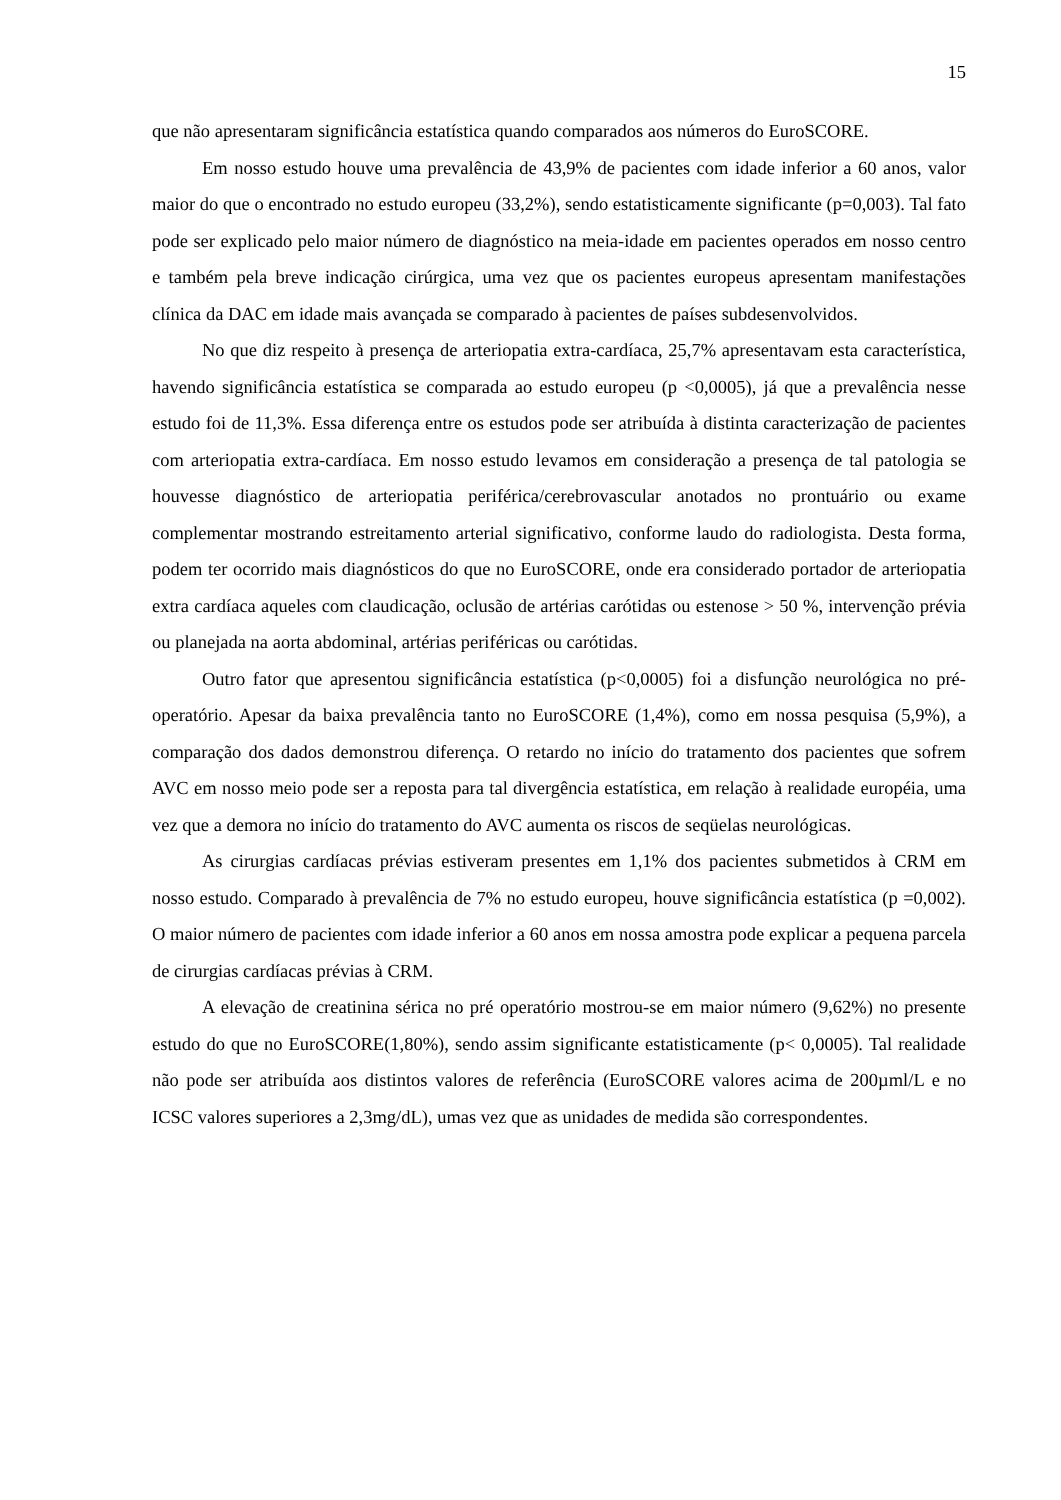15
que não apresentaram significância estatística quando comparados aos números do EuroSCORE.
Em nosso estudo houve uma prevalência de 43,9% de pacientes com idade inferior a 60 anos, valor maior do que o encontrado no estudo europeu (33,2%), sendo estatisticamente significante (p=0,003). Tal fato pode ser explicado pelo maior número de diagnóstico na meia-idade em pacientes operados em nosso centro e também pela breve indicação cirúrgica, uma vez que os pacientes europeus apresentam manifestações clínica da DAC em idade mais avançada se comparado à pacientes de países subdesenvolvidos.
No que diz respeito à presença de arteriopatia extra-cardíaca, 25,7% apresentavam esta característica, havendo significância estatística se comparada ao estudo europeu (p <0,0005), já que a prevalência nesse estudo foi de 11,3%. Essa diferença entre os estudos pode ser atribuída à distinta caracterização de pacientes com arteriopatia extra-cardíaca. Em nosso estudo levamos em consideração a presença de tal patologia se houvesse diagnóstico de arteriopatia periférica/cerebrovascular anotados no prontuário ou exame complementar mostrando estreitamento arterial significativo, conforme laudo do radiologista. Desta forma, podem ter ocorrido mais diagnósticos do que no EuroSCORE, onde era considerado portador de arteriopatia extra cardíaca aqueles com claudicação, oclusão de artérias carótidas ou estenose > 50 %, intervenção prévia ou planejada na aorta abdominal, artérias periféricas ou carótidas.
Outro fator que apresentou significância estatística (p<0,0005) foi a disfunção neurológica no pré-operatório. Apesar da baixa prevalência tanto no EuroSCORE (1,4%), como em nossa pesquisa (5,9%), a comparação dos dados demonstrou diferença. O retardo no início do tratamento dos pacientes que sofrem AVC em nosso meio pode ser a reposta para tal divergência estatística, em relação à realidade européia, uma vez que a demora no início do tratamento do AVC aumenta os riscos de seqüelas neurológicas.
As cirurgias cardíacas prévias estiveram presentes em 1,1% dos pacientes submetidos à CRM em nosso estudo. Comparado à prevalência de 7% no estudo europeu, houve significância estatística (p =0,002). O maior número de pacientes com idade inferior a 60 anos em nossa amostra pode explicar a pequena parcela de cirurgias cardíacas prévias à CRM.
A elevação de creatinina sérica no pré operatório mostrou-se em maior número (9,62%) no presente estudo do que no EuroSCORE(1,80%), sendo assim significante estatisticamente (p< 0,0005). Tal realidade não pode ser atribuída aos distintos valores de referência (EuroSCORE valores acima de 200µml/L e no ICSC valores superiores a 2,3mg/dL), umas vez que as unidades de medida são correspondentes.